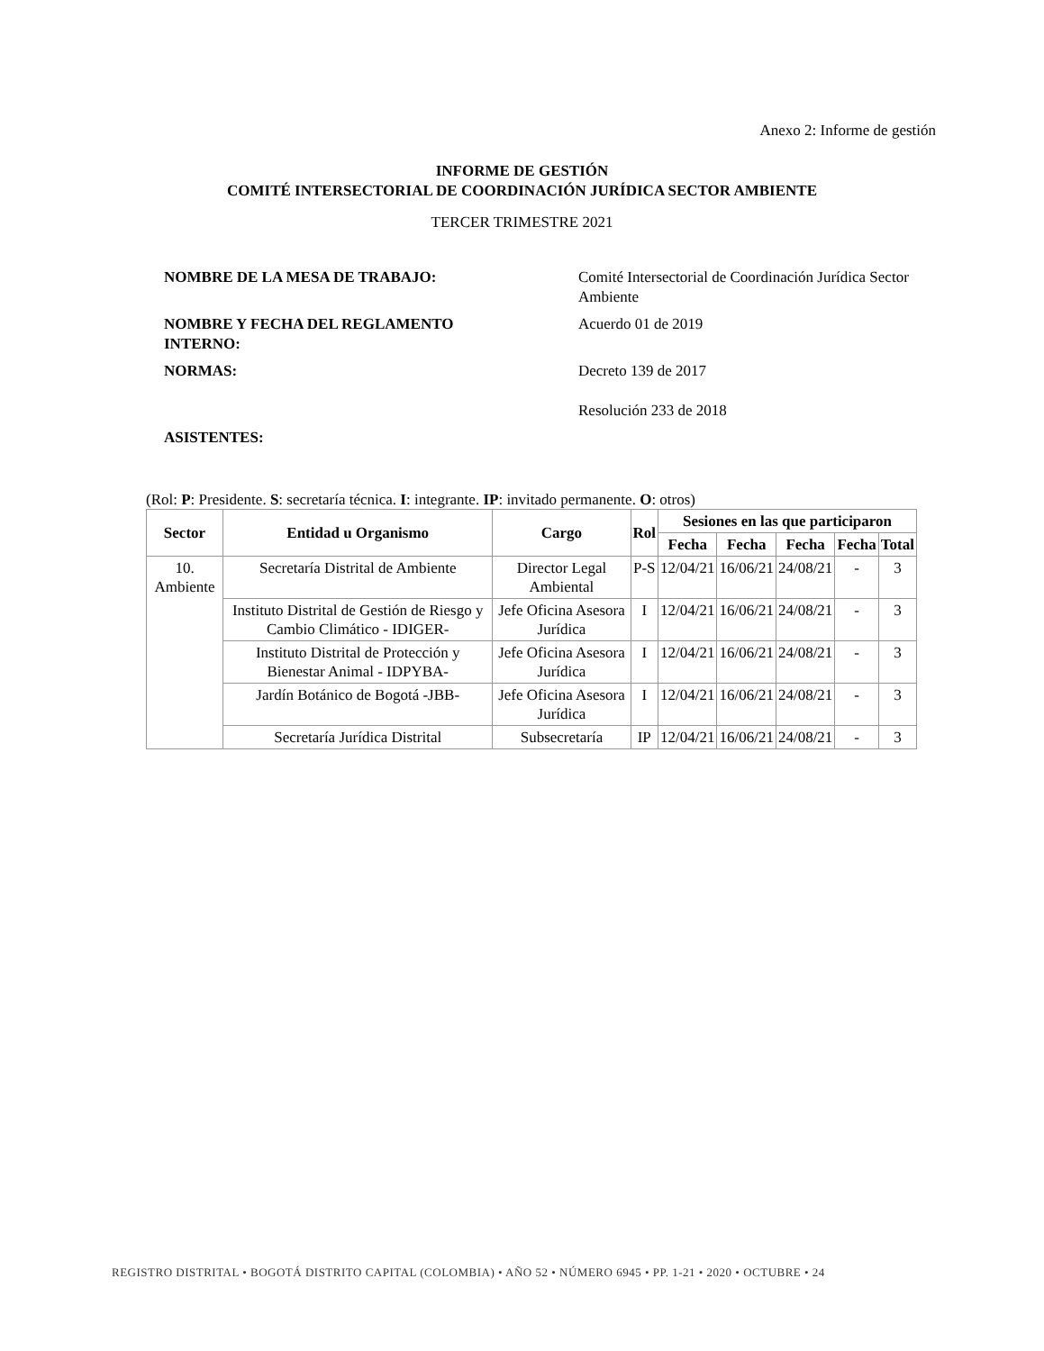Anexo 2: Informe de gestión
INFORME DE GESTIÓN
COMITÉ INTERSECTORIAL DE COORDINACIÓN JURÍDICA SECTOR AMBIENTE
TERCER TRIMESTRE 2021
NOMBRE DE LA MESA DE TRABAJO: Comité Intersectorial de Coordinación Jurídica Sector Ambiente
NOMBRE Y FECHA DEL REGLAMENTO
INTERNO:
Acuerdo 01 de 2019
NORMAS: Decreto 139 de 2017
Resolución 233 de 2018
ASISTENTES:
(Rol: P: Presidente. S: secretaría técnica. I: integrante. IP: invitado permanente. O: otros)
| Sector | Entidad u Organismo | Cargo | Rol | Sesiones en las que participaron | | | | |
| --- | --- | --- | --- | --- | --- | --- | --- | --- |
| | | | | Fecha | Fecha | Fecha | Fecha | Total |
| 10. Ambiente | Secretaría Distrital de Ambiente | Director Legal Ambiental | P-S | 12/04/21 | 16/06/21 | 24/08/21 | - | 3 |
| | Instituto Distrital de Gestión de Riesgo y Cambio Climático - IDIGER- | Jefe Oficina Asesora Jurídica | I | 12/04/21 | 16/06/21 | 24/08/21 | - | 3 |
| | Instituto Distrital de Protección y Bienestar Animal - IDPYBA- | Jefe Oficina Asesora Jurídica | I | 12/04/21 | 16/06/21 | 24/08/21 | - | 3 |
| | Jardín Botánico de Bogotá -JBB- | Jefe Oficina Asesora Jurídica | I | 12/04/21 | 16/06/21 | 24/08/21 | - | 3 |
| | Secretaría Jurídica Distrital | Subsecretaría | IP | 12/04/21 | 16/06/21 | 24/08/21 | - | 3 |
REGISTRO DISTRITAL • BOGOTÁ DISTRITO CAPITAL (COLOMBIA) • AÑO 52 • NÚMERO 6945 • PP. 1-21 • 2020 • OCTUBRE • 24